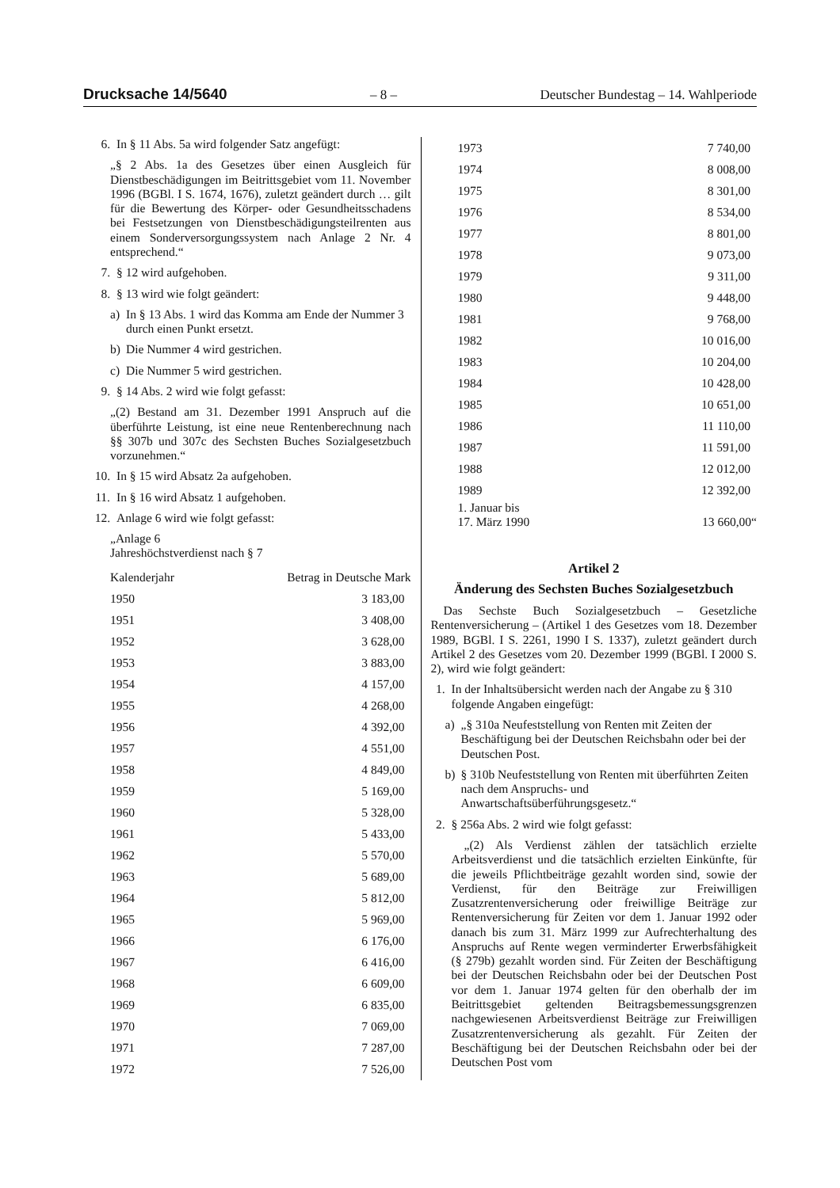Drucksache 14/5640 – 8 – Deutscher Bundestag – 14. Wahlperiode
6. In § 11 Abs. 5a wird folgender Satz angefügt:
„§ 2 Abs. 1a des Gesetzes über einen Ausgleich für Dienstbeschädigungen im Beitrittsgebiet vom 11. November 1996 (BGBl. I S. 1674, 1676), zuletzt geändert durch … gilt für die Bewertung des Körper- oder Gesundheitsschadens bei Festsetzungen von Dienstbeschädigungsteilrenten aus einem Sonderversorgungssystem nach Anlage 2 Nr. 4 entsprechend.“
7. § 12 wird aufgehoben.
8. § 13 wird wie folgt geändert:
a) In § 13 Abs. 1 wird das Komma am Ende der Nummer 3 durch einen Punkt ersetzt.
b) Die Nummer 4 wird gestrichen.
c) Die Nummer 5 wird gestrichen.
9. § 14 Abs. 2 wird wie folgt gefasst:
„(2) Bestand am 31. Dezember 1991 Anspruch auf die überführte Leistung, ist eine neue Rentenberechnung nach §§ 307b und 307c des Sechsten Buches Sozialgesetzbuch vorzunehmen.“
10. In § 15 wird Absatz 2a aufgehoben.
11. In § 16 wird Absatz 1 aufgehoben.
12. Anlage 6 wird wie folgt gefasst:
„Anlage 6
Jahreshöchstverdienst nach § 7
| Kalenderjahr | Betrag in Deutsche Mark |
| 1950 | 3 183,00 |
| 1951 | 3 408,00 |
| 1952 | 3 628,00 |
| 1953 | 3 883,00 |
| 1954 | 4 157,00 |
| 1955 | 4 268,00 |
| 1956 | 4 392,00 |
| 1957 | 4 551,00 |
| 1958 | 4 849,00 |
| 1959 | 5 169,00 |
| 1960 | 5 328,00 |
| 1961 | 5 433,00 |
| 1962 | 5 570,00 |
| 1963 | 5 689,00 |
| 1964 | 5 812,00 |
| 1965 | 5 969,00 |
| 1966 | 6 176,00 |
| 1967 | 6 416,00 |
| 1968 | 6 609,00 |
| 1969 | 6 835,00 |
| 1970 | 7 069,00 |
| 1971 | 7 287,00 |
| 1972 | 7 526,00 |
| 1973 | 7 740,00 |
| 1974 | 8 008,00 |
| 1975 | 8 301,00 |
| 1976 | 8 534,00 |
| 1977 | 8 801,00 |
| 1978 | 9 073,00 |
| 1979 | 9 311,00 |
| 1980 | 9 448,00 |
| 1981 | 9 768,00 |
| 1982 | 10 016,00 |
| 1983 | 10 204,00 |
| 1984 | 10 428,00 |
| 1985 | 10 651,00 |
| 1986 | 11 110,00 |
| 1987 | 11 591,00 |
| 1988 | 12 012,00 |
| 1989 | 12 392,00 |
| 1. Januar bis 17. März 1990 | 13 660,00“ |
Artikel 2
Änderung des Sechsten Buches Sozialgesetzbuch
Das Sechste Buch Sozialgesetzbuch – Gesetzliche Rentenversicherung – (Artikel 1 des Gesetzes vom 18. Dezember 1989, BGBl. I S. 2261, 1990 I S. 1337), zuletzt geändert durch Artikel 2 des Gesetzes vom 20. Dezember 1999 (BGBl. I 2000 S. 2), wird wie folgt geändert:
1. In der Inhaltsübersicht werden nach der Angabe zu § 310 folgende Angaben eingefügt:
a) „§ 310a Neufeststellung von Renten mit Zeiten der Beschäftigung bei der Deutschen Reichsbahn oder bei der Deutschen Post.
b) § 310b Neufeststellung von Renten mit überführten Zeiten nach dem Anspruchs- und Anwartschaftsüberführungsgesetz.“
2. § 256a Abs. 2 wird wie folgt gefasst:
„(2) Als Verdienst zählen der tatsächlich erzielte Arbeitsverdienst und die tatsächlich erzielten Einkünfte, für die jeweils Pflichtbeiträge gezahlt worden sind, sowie der Verdienst, für den Beiträge zur Freiwilligen Zusatzrentenversicherung oder freiwillige Beiträge zur Rentenversicherung für Zeiten vor dem 1. Januar 1992 oder danach bis zum 31. März 1999 zur Aufrechterhaltung des Anspruchs auf Rente wegen verminderter Erwerbsfähigkeit (§ 279b) gezahlt worden sind. Für Zeiten der Beschäftigung bei der Deutschen Reichsbahn oder bei der Deutschen Post vor dem 1. Januar 1974 gelten für den oberhalb der im Beitrittsgebiet geltenden Beitragsbemessungsgrenzen nachgewiesenen Arbeitsverdienst Beiträge zur Freiwilligen Zusatzrentenversicherung als gezahlt. Für Zeiten der Beschäftigung bei der Deutschen Reichsbahn oder bei der Deutschen Post vom